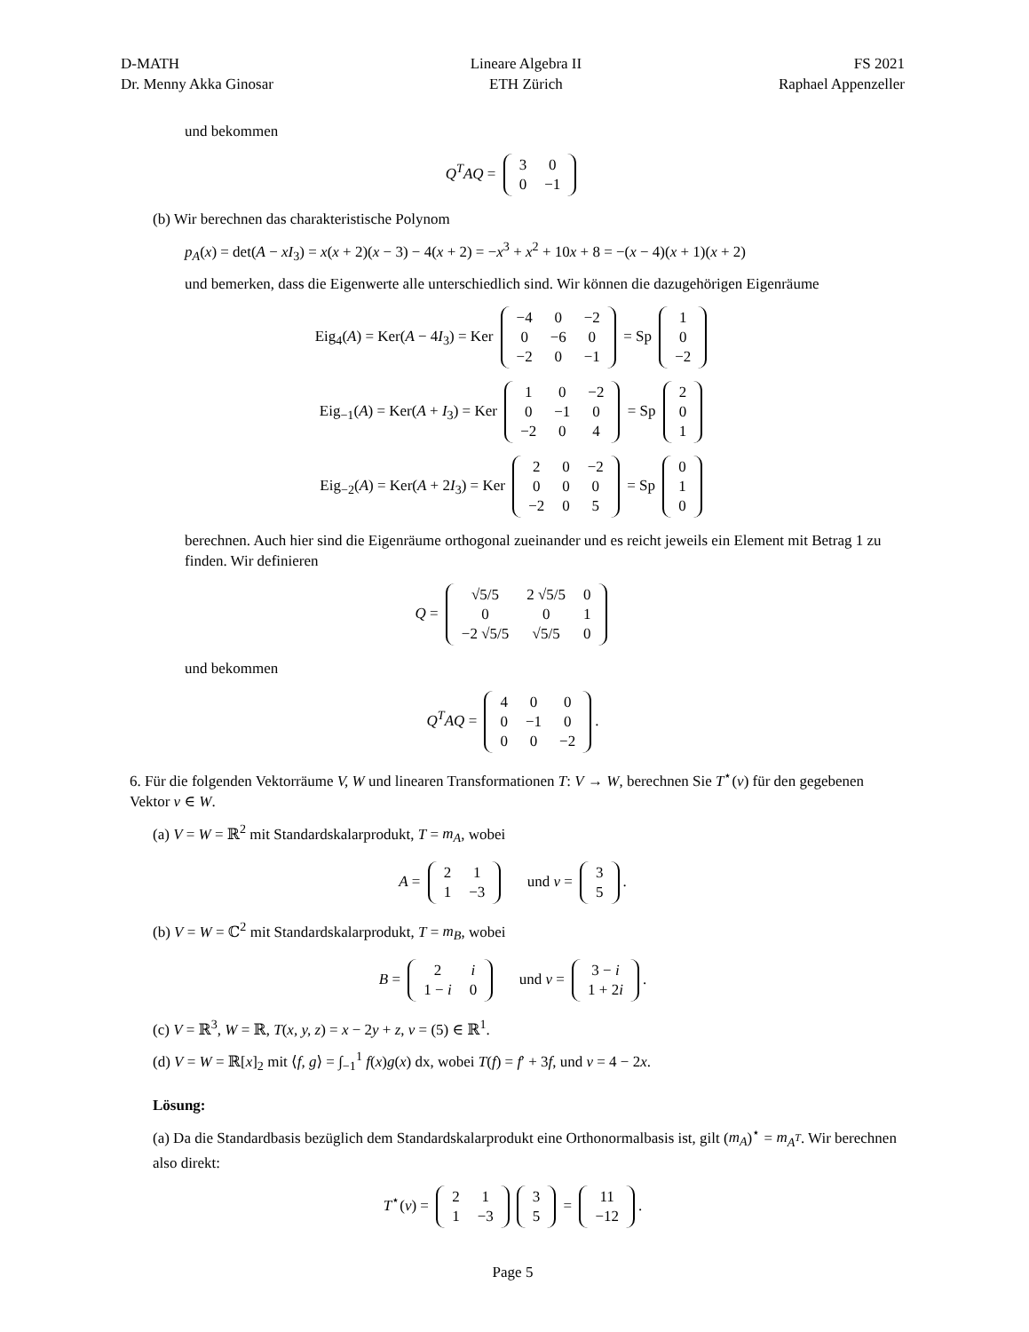D-MATH
Dr. Menny Akka Ginosar
Lineare Algebra II
ETH Zürich
FS 2021
Raphael Appenzeller
und bekommen
Q<sup>T</sup>AQ =
| 3 | 0 |
| 0 | −1 |
(b) Wir berechnen das charakteristische Polynom
p<sub>A</sub>(x) = det(A − xI<sub>3</sub>) = x(x + 2)(x − 3) − 4(x + 2) = −x<sup>3</sup> + x<sup>2</sup> + 10x + 8 = −(x − 4)(x + 1)(x + 2)
und bemerken, dass die Eigenwerte alle unterschiedlich sind. Wir können die dazugehörigen Eigenräume
Eig<sub>4</sub>(A) = Ker(A − 4I<sub>3</sub>) = Ker
| −4 | 0 | −2 |
| 0 | −6 | 0 |
| −2 | 0 | −1 |
= Sp
| 1 |
| 0 |
| −2 |
Eig<sub>−1</sub>(A) = Ker(A + I<sub>3</sub>) = Ker
| 1 | 0 | −2 |
| 0 | −1 | 0 |
| −2 | 0 | 4 |
= Sp
| 2 |
| 0 |
| 1 |
Eig<sub>−2</sub>(A) = Ker(A + 2I<sub>3</sub>) = Ker
| 2 | 0 | −2 |
| 0 | 0 | 0 |
| −2 | 0 | 5 |
= Sp
| 0 |
| 1 |
| 0 |
berechnen. Auch hier sind die Eigenräume orthogonal zueinander und es reicht jeweils ein Element mit Betrag 1 zu finden. Wir definieren
Q =
| √5/5 | 2 √5/5 | 0 |
| 0 | 0 | 1 |
| −2 √5/5 | √5/5 | 0 |
und bekommen
Q<sup>T</sup>AQ =
| 4 | 0 | 0 |
| 0 | −1 | 0 |
| 0 | 0 | −2 |
.
6. Für die folgenden Vektorräume V, W und linearen Transformationen T: V → W, berechnen Sie T<sup>⋆</sup>(v) für den gegebenen Vektor v ∈ W.
(a) V = W = ℝ<sup>2</sup> mit Standardskalarprodukt, T = m<sub>A</sub>, wobei
A =
| 2 | 1 |
| 1 | −3 |
und v =
| 3 |
| 5 |
.
(b) V = W = ℂ<sup>2</sup> mit Standardskalarprodukt, T = m<sub>B</sub>, wobei
B =
| 2 | i |
| 1 − i | 0 |
und v =
| 3 − i |
| 1 + 2 i |
.
(c) V = ℝ<sup>3</sup>, W = ℝ, T(x, y, z) = x − 2y + z, v = (5) ∈ ℝ<sup>1</sup>.
(d) V = W = ℝ[x]<sub>2</sub> mit ⟨f, g⟩ = ∫<sub>−1</sub><sup>1</sup> f(x)g(x) dx, wobei T(f) = f′ + 3f, und v = 4 − 2x.
Lösung:
(a) Da die Standardbasis bezüglich dem Standardskalarprodukt eine Orthonormalbasis ist, gilt (m<sub>A</sub>)<sup>⋆</sup> = m<sub>A<sup>T</sup></sub>. Wir berechnen also direkt:
T<sup>⋆</sup>(v) =
| 2 | 1 |
| 1 | −3 |
| 3 |
| 5 |
=
| 11 |
| −12 |
.
Page 5